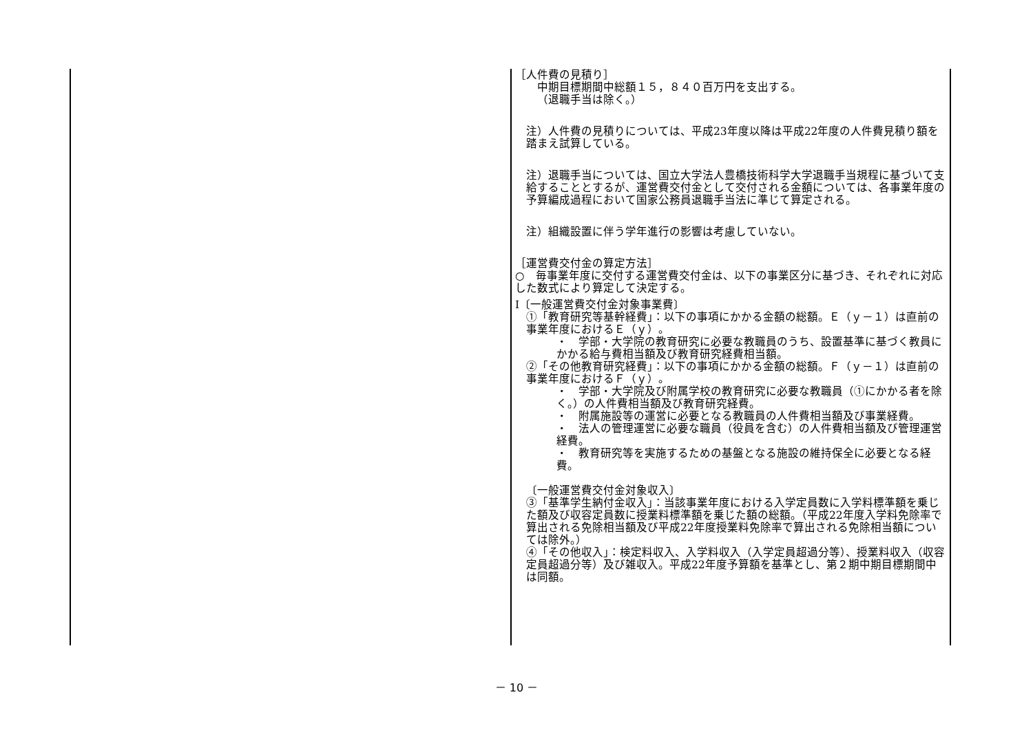［人件費の見積り］
中期目標期間中総額１５，８４０百万円を支出する。
（退職手当は除く。）
注）人件費の見積りについては、平成23年度以降は平成22年度の人件費見積り額を踏まえ試算している。
注）退職手当については、国立大学法人豊橋技術科学大学退職手当規程に基づいて支給することとするが、運営費交付金として交付される金額については、各事業年度の予算編成過程において国家公務員退職手当法に準じて算定される。
注）組織設置に伴う学年進行の影響は考慮していない。
［運営費交付金の算定方法］
○　毎事業年度に交付する運営費交付金は、以下の事業区分に基づき、それぞれに対応した数式により算定して決定する。
Ⅰ〔一般運営費交付金対象事業費〕
①「教育研究等基幹経費」：以下の事項にかかる金額の総額。Ｅ（ｙ－１）は直前の事業年度におけるＥ（ｙ）。
・　学部・大学院の教育研究に必要な教職員のうち、設置基準に基づく教員にかかる給与費相当額及び教育研究経費相当額。
②「その他教育研究経費」：以下の事項にかかる金額の総額。Ｆ（ｙ－１）は直前の事業年度におけるＦ（ｙ）。
・　学部・大学院及び附属学校の教育研究に必要な教職員（①にかかる者を除く。）の人件費相当額及び教育研究経費。
・　附属施設等の運営に必要となる教職員の人件費相当額及び事業経費。
・　法人の管理運営に必要な職員（役員を含む）の人件費相当額及び管理運営経費。
・　教育研究等を実施するための基盤となる施設の維持保全に必要となる経費。
〔一般運営費交付金対象収入〕
③「基準学生納付金収入」：当該事業年度における入学定員数に入学料標準額を乗じた額及び収容定員数に授業料標準額を乗じた額の総額。（平成22年度入学料免除率で算出される免除相当額及び平成22年度授業料免除率で算出される免除相当額については除外。）
④「その他収入」：検定料収入、入学料収入（入学定員超過分等）、授業料収入（収容定員超過分等）及び雑収入。平成22年度予算額を基準とし、第２期中期目標期間中は同額。
－ 10 －